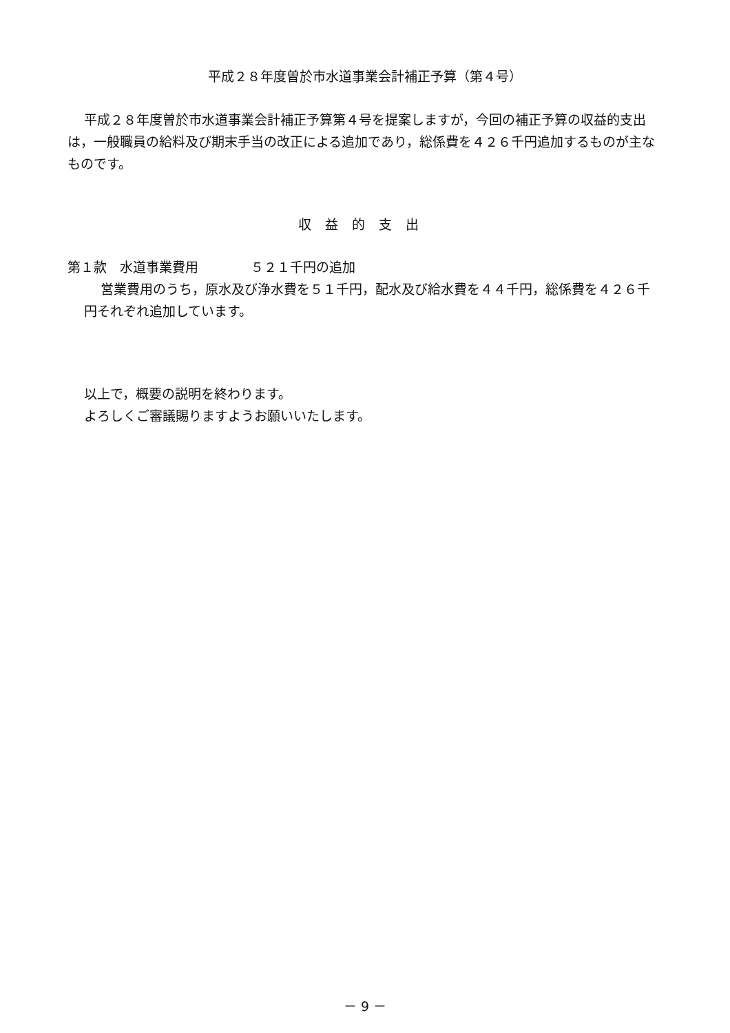平成２８年度曽於市水道事業会計補正予算（第４号）
平成２８年度曽於市水道事業会計補正予算第４号を提案しますが，今回の補正予算の収益的支出は，一般職員の給料及び期末手当の改正による追加であり，総係費を４２６千円追加するものが主なものです。
収益的支出
第１款　水道事業費用　　　　５２１千円の追加
営業費用のうち，原水及び浄水費を５１千円，配水及び給水費を４４千円，総係費を４２６千円それぞれ追加しています。
以上で，概要の説明を終わります。
よろしくご審議賜りますようお願いいたします。
－ 9 －